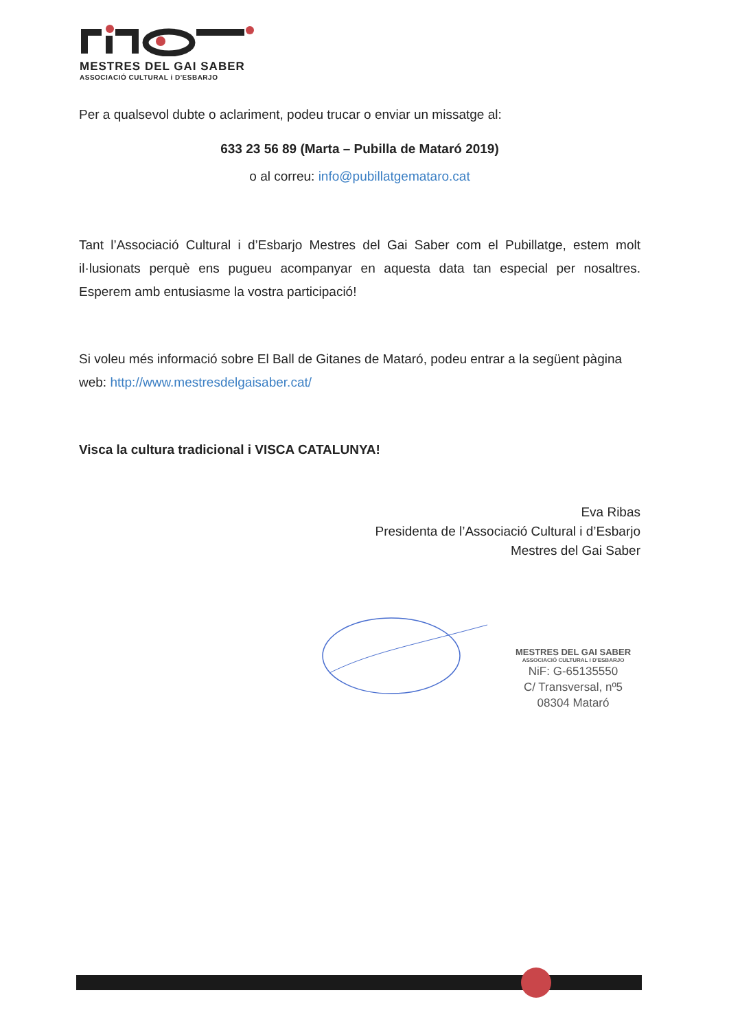MESTRES DEL GAI SABER
ASSOCIACIÓ CULTURAL i D'ESBARJO
Per a qualsevol dubte o aclariment, podeu trucar o enviar un missatge al:
633 23 56 89 (Marta – Pubilla de Mataró 2019)
o al correu: info@pubillatgemataro.cat
Tant l’Associació Cultural i d’Esbarjo Mestres del Gai Saber com el Pubillatge, estem molt il·lusionats perquè ens pugueu acompanyar en aquesta data tan especial per nosaltres. Esperem amb entusiasme la vostra participació!
Si voleu més informació sobre El Ball de Gitanes de Mataró, podeu entrar a la següent pàgina web: http://www.mestresdelgaisaber.cat/
Visca la cultura tradicional i VISCA CATALUNYA!
Eva Ribas
Presidenta de l’Associació Cultural i d’Esbarjo
Mestres del Gai Saber
MESTRES DEL GAI SABER
ASSOCIACIÓ CULTURAL I D'ESBARJO
NiF: G-65135550
C/ Transversal, nº5
08304 Mataró